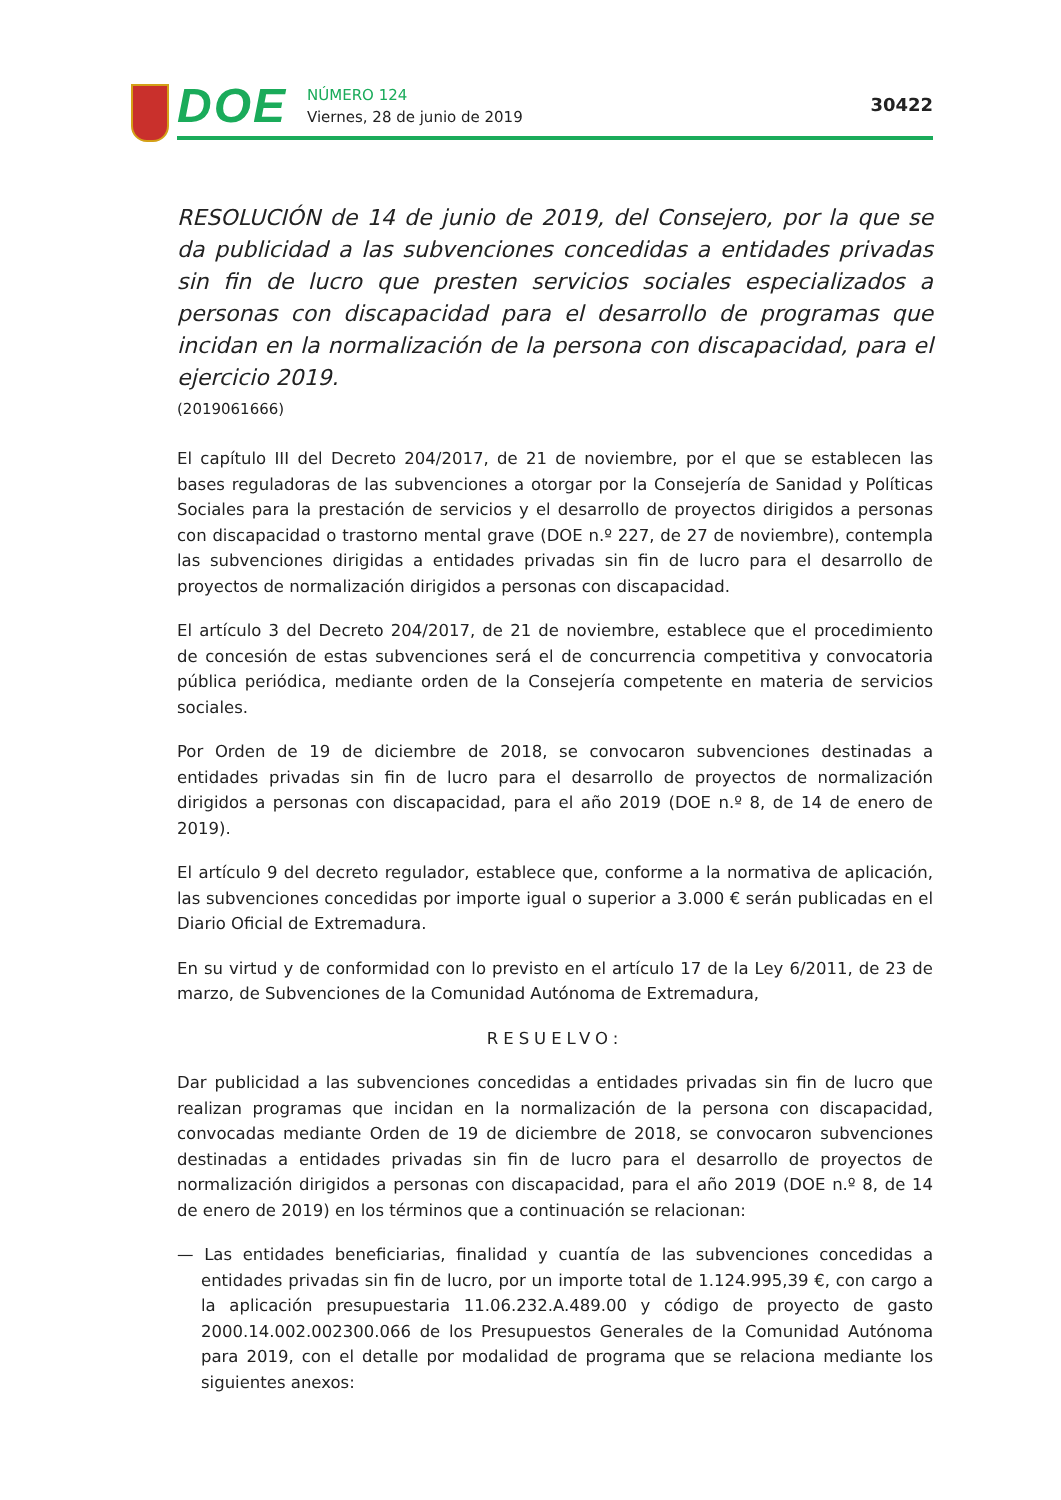DOE
NÚMERO 124
Viernes, 28 de junio de 2019
30422
RESOLUCIÓN de 14 de junio de 2019, del Consejero, por la que se da publicidad a las subvenciones concedidas a entidades privadas sin fin de lucro que presten servicios sociales especializados a personas con discapacidad para el desarrollo de programas que incidan en la normalización de la persona con discapacidad, para el ejercicio 2019.
(2019061666)
El capítulo III del Decreto 204/2017, de 21 de noviembre, por el que se establecen las bases reguladoras de las subvenciones a otorgar por la Consejería de Sanidad y Políticas Sociales para la prestación de servicios y el desarrollo de proyectos dirigidos a personas con discapacidad o trastorno mental grave (DOE n.º 227, de 27 de noviembre), contempla las subvenciones dirigidas a entidades privadas sin fin de lucro para el desarrollo de proyectos de normalización dirigidos a personas con discapacidad.
El artículo 3 del Decreto 204/2017, de 21 de noviembre, establece que el procedimiento de concesión de estas subvenciones será el de concurrencia competitiva y convocatoria pública periódica, mediante orden de la Consejería competente en materia de servicios sociales.
Por Orden de 19 de diciembre de 2018, se convocaron subvenciones destinadas a entidades privadas sin fin de lucro para el desarrollo de proyectos de normalización dirigidos a personas con discapacidad, para el año 2019 (DOE n.º 8, de 14 de enero de 2019).
El artículo 9 del decreto regulador, establece que, conforme a la normativa de aplicación, las subvenciones concedidas por importe igual o superior a 3.000 € serán publicadas en el Diario Oficial de Extremadura.
En su virtud y de conformidad con lo previsto en el artículo 17 de la Ley 6/2011, de 23 de marzo, de Subvenciones de la Comunidad Autónoma de Extremadura,
RESUELVO:
Dar publicidad a las subvenciones concedidas a entidades privadas sin fin de lucro que realizan programas que incidan en la normalización de la persona con discapacidad, convocadas mediante Orden de 19 de diciembre de 2018, se convocaron subvenciones destinadas a entidades privadas sin fin de lucro para el desarrollo de proyectos de normalización dirigidos a personas con discapacidad, para el año 2019 (DOE n.º 8, de 14 de enero de 2019) en los términos que a continuación se relacionan:
— Las entidades beneficiarias, finalidad y cuantía de las subvenciones concedidas a entidades privadas sin fin de lucro, por un importe total de 1.124.995,39 €, con cargo a la aplicación presupuestaria 11.06.232.A.489.00 y código de proyecto de gasto 2000.14.002.002300.066 de los Presupuestos Generales de la Comunidad Autónoma para 2019, con el detalle por modalidad de programa que se relaciona mediante los siguientes anexos: